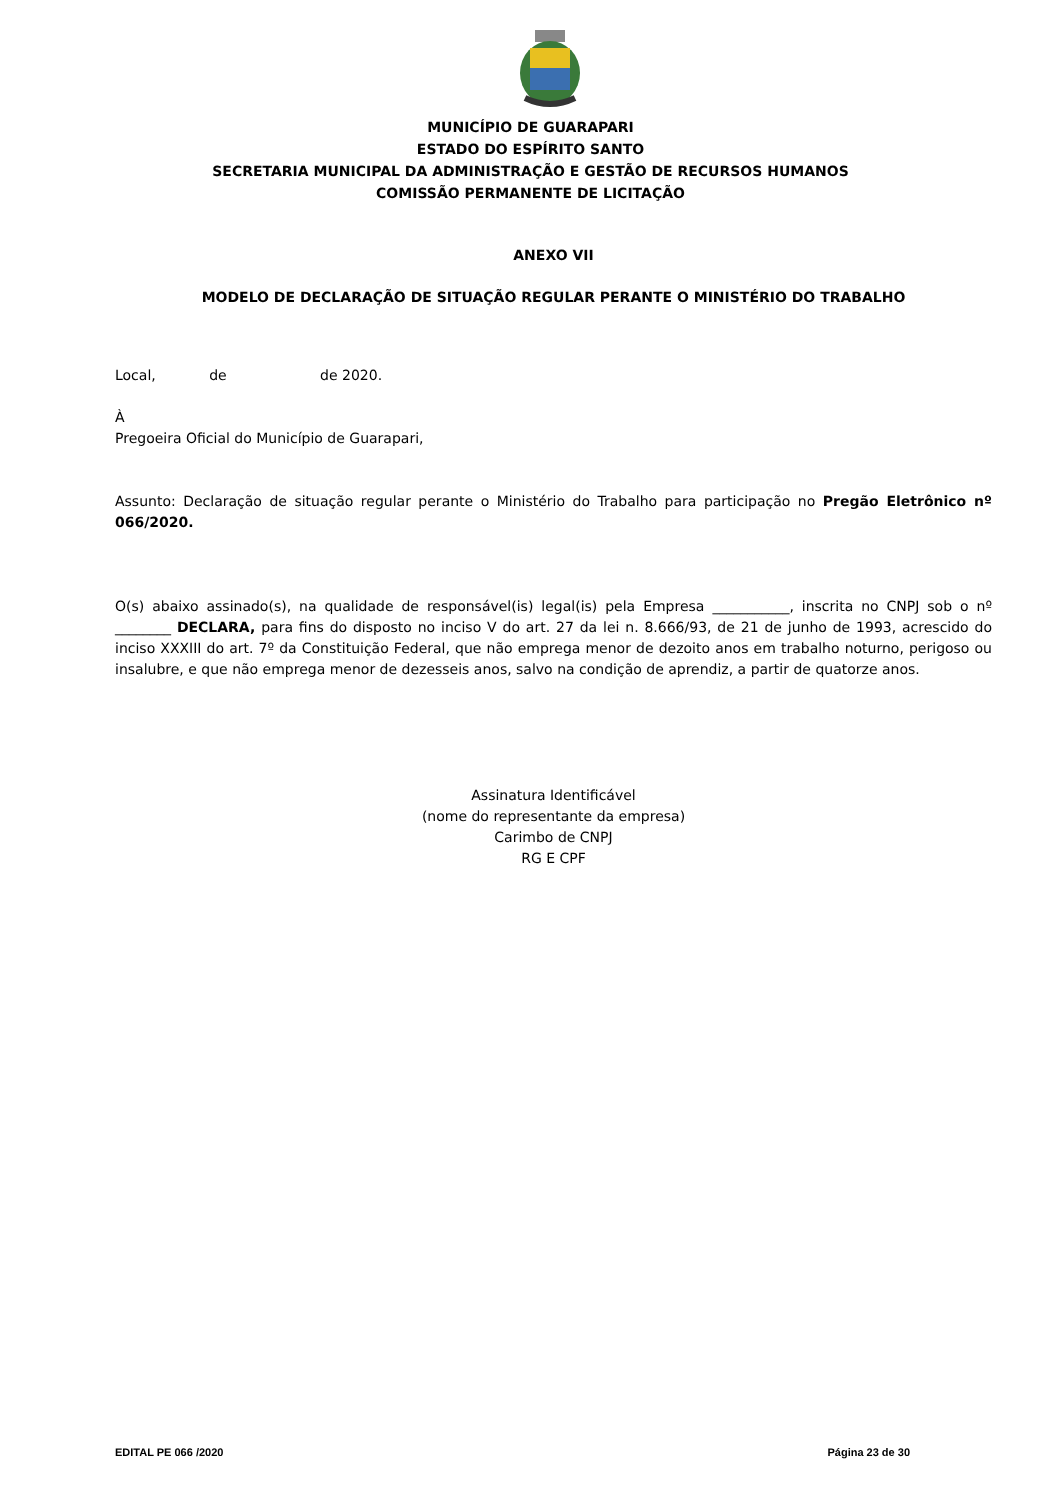MUNICÍPIO DE GUARAPARI
ESTADO DO ESPÍRITO SANTO
SECRETARIA MUNICIPAL DA ADMINISTRAÇÃO E GESTÃO DE RECURSOS HUMANOS
COMISSÃO PERMANENTE DE LICITAÇÃO
ANEXO VII
MODELO DE DECLARAÇÃO DE SITUAÇÃO REGULAR PERANTE O MINISTÉRIO DO TRABALHO
Local, de de 2020.
À
Pregoeira Oficial do Município de Guarapari,
Assunto: Declaração de situação regular perante o Ministério do Trabalho para participação no Pregão Eletrônico nº 066/2020.
O(s) abaixo assinado(s), na qualidade de responsável(is) legal(is) pela Empresa ___________, inscrita no CNPJ sob o nº ________ DECLARA, para fins do disposto no inciso V do art. 27 da lei n. 8.666/93, de 21 de junho de 1993, acrescido do inciso XXXIII do art. 7º da Constituição Federal, que não emprega menor de dezoito anos em trabalho noturno, perigoso ou insalubre, e que não emprega menor de dezesseis anos, salvo na condição de aprendiz, a partir de quatorze anos.
Assinatura Identificável
(nome do representante da empresa)
Carimbo de CNPJ
RG E CPF
EDITAL PE 066 /2020 Página 23 de 30